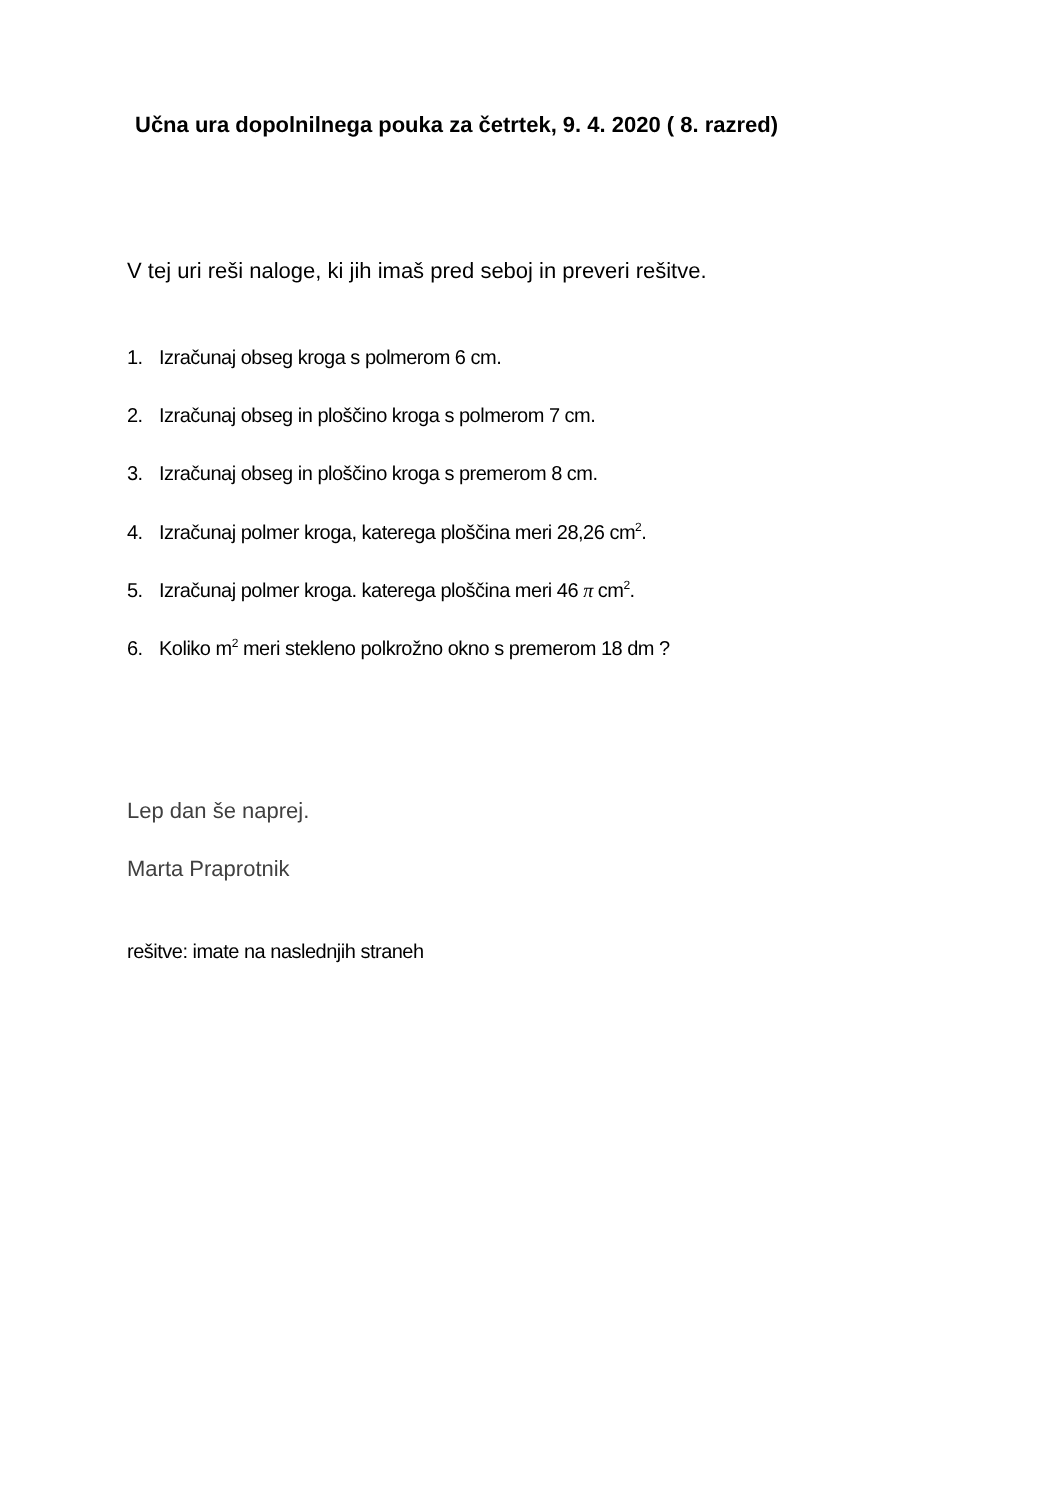Učna ura dopolnilnega pouka za četrtek, 9. 4. 2020 ( 8. razred)
V tej uri reši naloge, ki jih imaš pred seboj in preveri rešitve.
1. Izračunaj obseg kroga s polmerom 6 cm.
2. Izračunaj obseg in ploščino kroga s polmerom 7 cm.
3. Izračunaj obseg in ploščino kroga s premerom 8 cm.
4. Izračunaj polmer kroga, katerega ploščina meri 28,26 cm<sup>2</sup>.
5. Izračunaj polmer kroga. katerega ploščina meri 46 π cm<sup>2</sup>.
6. Koliko m<sup>2</sup> meri stekleno polkrožno okno s premerom 18 dm ?
Lep dan še naprej.
Marta Praprotnik
rešitve: imate na naslednjih straneh